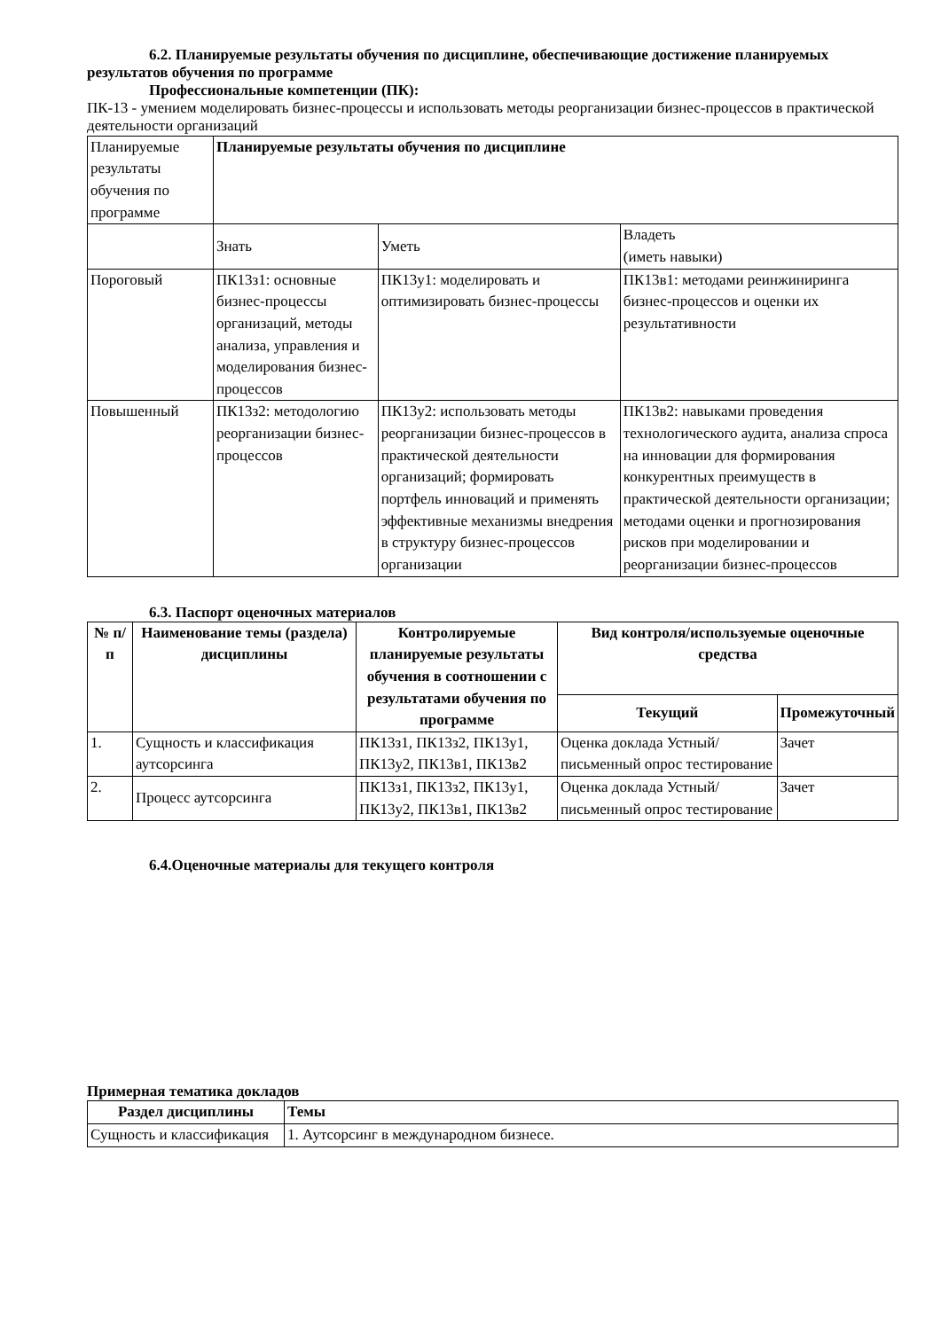6.2. Планируемые результаты обучения по дисциплине, обеспечивающие достижение планируемых результатов обучения по программе
Профессиональные компетенции (ПК):
ПК-13 - умением моделировать бизнес-процессы и использовать методы реорганизации бизнес-процессов в практической деятельности организаций
| Планируемые результаты обучения по программе | Планируемые результаты обучения по дисциплине | | |
| | Знать | Уметь | Владеть (иметь навыки) |
| Пороговый | ПК13з1: основные бизнес-процессы организаций, методы анализа, управления и моделирования бизнес-процессов | ПК13у1: моделировать и оптимизировать бизнес-процессы | ПК13в1: методами реинжиниринга бизнес-процессов и оценки их результативности |
| Повышенный | ПК13з2: методологию реорганизации бизнес-процессов | ПК13у2: использовать методы реорганизации бизнес-процессов в практической деятельности организаций; формировать портфель инноваций и применять эффективные механизмы внедрения в структуру бизнес-процессов организации | ПК13в2: навыками проведения технологического аудита, анализа спроса на инновации для формирования конкурентных преимуществ в практической деятельности организации; методами оценки и прогнозирования рисков при моделировании и реорганизации бизнес-процессов |
6.3. Паспорт оценочных материалов
| № п/п | Наименование темы (раздела) дисциплины | Контролируемые планируемые результаты обучения в соотношении с результатами обучения по программе | Вид контроля/используемые оценочные средства | |
| --- | --- | --- | --- | --- |
| | | | Текущий | Промежуточный |
| 1. | Сущность и классификация аутсорсинга | ПК13з1, ПК13з2, ПК13у1, ПК13у2, ПК13в1, ПК13в2 | Оценка доклада Устный/письменный опрос тестирование | Зачет |
| 2. | Процесс аутсорсинга | ПК13з1, ПК13з2, ПК13у1, ПК13у2, ПК13в1, ПК13в2 | Оценка доклада Устный/письменный опрос тестирование | Зачет |
6.4.Оценочные материалы для текущего контроля
Примерная тематика докладов
| Раздел дисциплины | Темы |
| --- | --- |
| Сущность и классификация | 1. Аутсорсинг в международном бизнесе. |